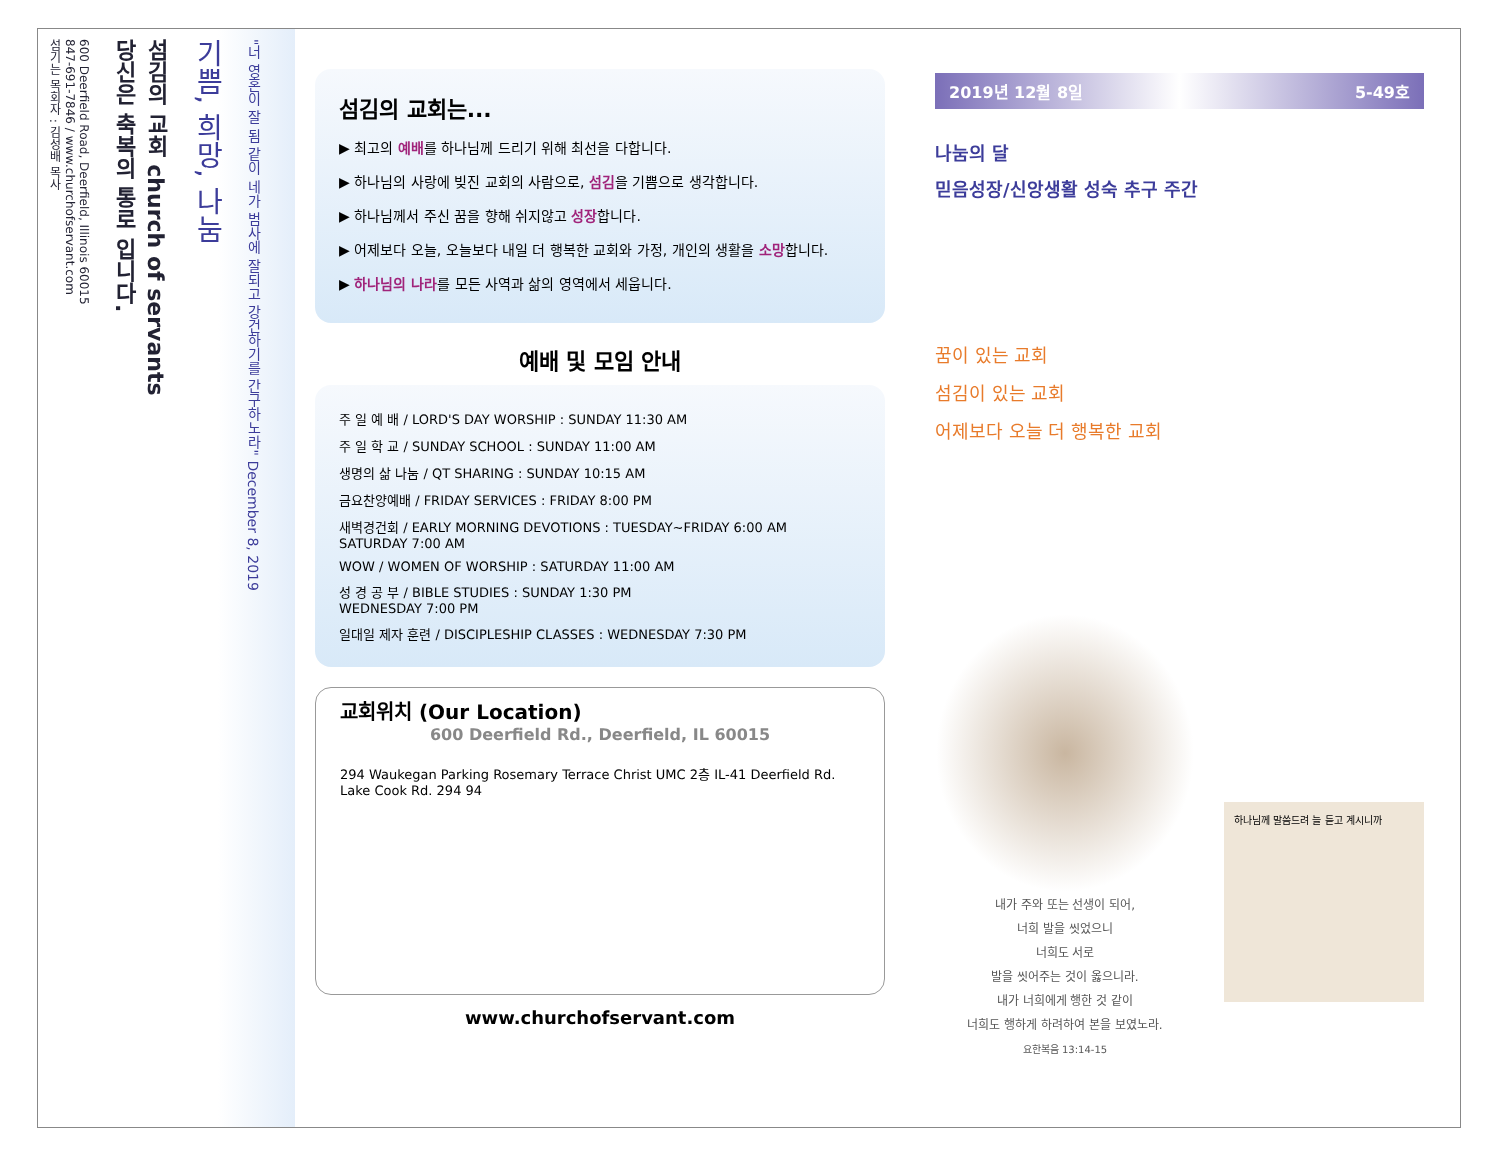600 Deerfield Road, Deerfield, Illinois 60015
847-691-7846 / www.churchofservant.com
섬기는 목회자 : 김성배 목사
섬김의 교회 church of servants
당신은 축복의 통로 입니다.
기쁨, 희망, 나눔
"너 영혼이 잘 됨 같이 네가 범사에 잘되고 강건하기를 간구하노라" December 8, 2019
섬김의 교회는...
▶ 최고의 예배를 하나님께 드리기 위해 최선을 다합니다.
▶ 하나님의 사랑에 빚진 교회의 사람으로, 섬김을 기쁨으로 생각합니다.
▶ 하나님께서 주신 꿈을 향해 쉬지않고 성장합니다.
▶ 어제보다 오늘, 오늘보다 내일 더 행복한 교회와 가정, 개인의 생활을 소망합니다.
▶ 하나님의 나라를 모든 사역과 삶의 영역에서 세웁니다.
예배 및 모임 안내
주 일 예 배 / LORD'S DAY WORSHIP : SUNDAY 11:30 AM
주 일 학 교 / SUNDAY SCHOOL : SUNDAY 11:00 AM
생명의 삶 나눔 / QT SHARING : SUNDAY 10:15 AM
금요찬양예배 / FRIDAY SERVICES : FRIDAY 8:00 PM
새벽경건회 / EARLY MORNING DEVOTIONS : TUESDAY~FRIDAY 6:00 AM
SATURDAY 7:00 AM
WOW / WOMEN OF WORSHIP : SATURDAY 11:00 AM
성 경 공 부 / BIBLE STUDIES : SUNDAY 1:30 PM
WEDNESDAY 7:00 PM
일대일 제자 훈련 / DISCIPLESHIP CLASSES : WEDNESDAY 7:30 PM
교회위치 (Our Location)
600 Deerfield Rd., Deerfield, IL 60015
294 Waukegan Parking Rosemary Terrace Christ UMC 2층 IL-41 Deerfield Rd. Lake Cook Rd. 294 94
www.churchofservant.com
2019년 12월 8일 5-49호
나눔의 달
믿음성장/신앙생활 성숙 추구 주간
꿈이 있는 교회
섬김이 있는 교회
어제보다 오늘 더 행복한 교회
내가 주와 또는 선생이 되어,
너희 발을 씻었으니
너희도 서로
발을 씻어주는 것이 옳으니라.
내가 너희에게 행한 것 같이
너희도 행하게 하려하여 본을 보였노라.
요한복음 13:14-15
하나님께 말씀드려 늘 듣고 계시니까